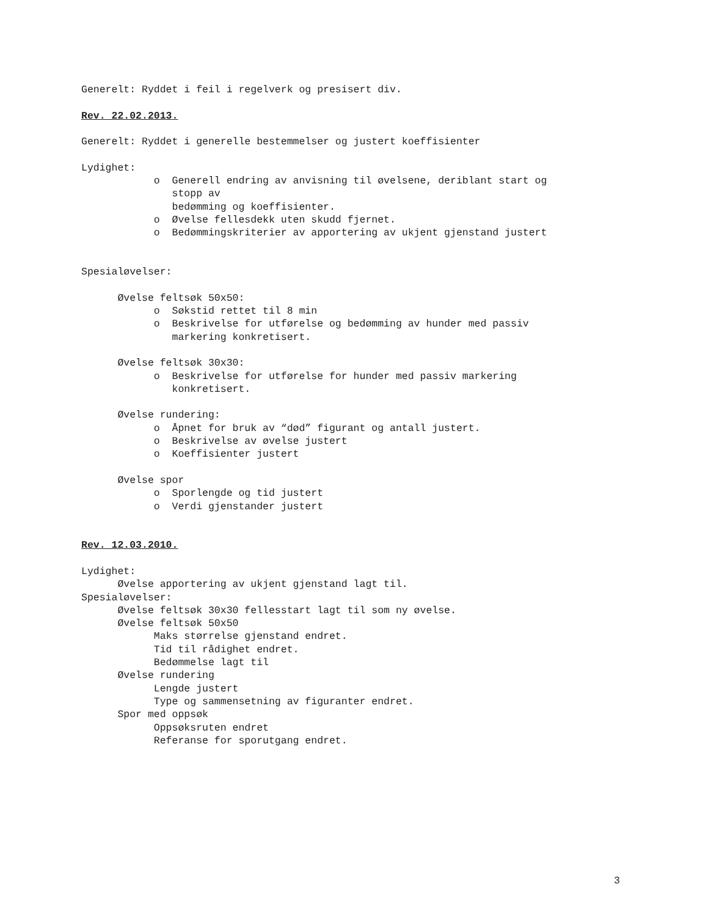Generelt: Ryddet i feil i regelverk og presisert div.
Rev. 22.02.2013.
Generelt: Ryddet i generelle bestemmelser og justert koeffisienter
Lydighet:
o Generell endring av anvisning til øvelsene, deriblant start og
stopp av
bedømming og koeffisienter.
o Øvelse fellesdekk uten skudd fjernet.
o Bedømmingskriterier av apportering av ukjent gjenstand justert
Spesialøvelser:
Øvelse feltsøk 50x50:
o Søkstid rettet til 8 min
o Beskrivelse for utførelse og bedømming av hunder med passiv
markering konkretisert.
Øvelse feltsøk 30x30:
o Beskrivelse for utførelse for hunder med passiv markering
konkretisert.
Øvelse rundering:
o Åpnet for bruk av “død” figurant og antall justert.
o Beskrivelse av øvelse justert
o Koeffisienter justert
Øvelse spor
o Sporlengde og tid justert
o Verdi gjenstander justert
Rev. 12.03.2010.
Lydighet:
Øvelse apportering av ukjent gjenstand lagt til.
Spesialøvelser:
Øvelse feltsøk 30x30 fellesstart lagt til som ny øvelse.
Øvelse feltsøk 50x50
Maks størrelse gjenstand endret.
Tid til rådighet endret.
Bedømmelse lagt til
Øvelse rundering
Lengde justert
Type og sammensetning av figuranter endret.
Spor med oppsøk
Oppsøksruten endret
Referanse for sporutgang endret.
3